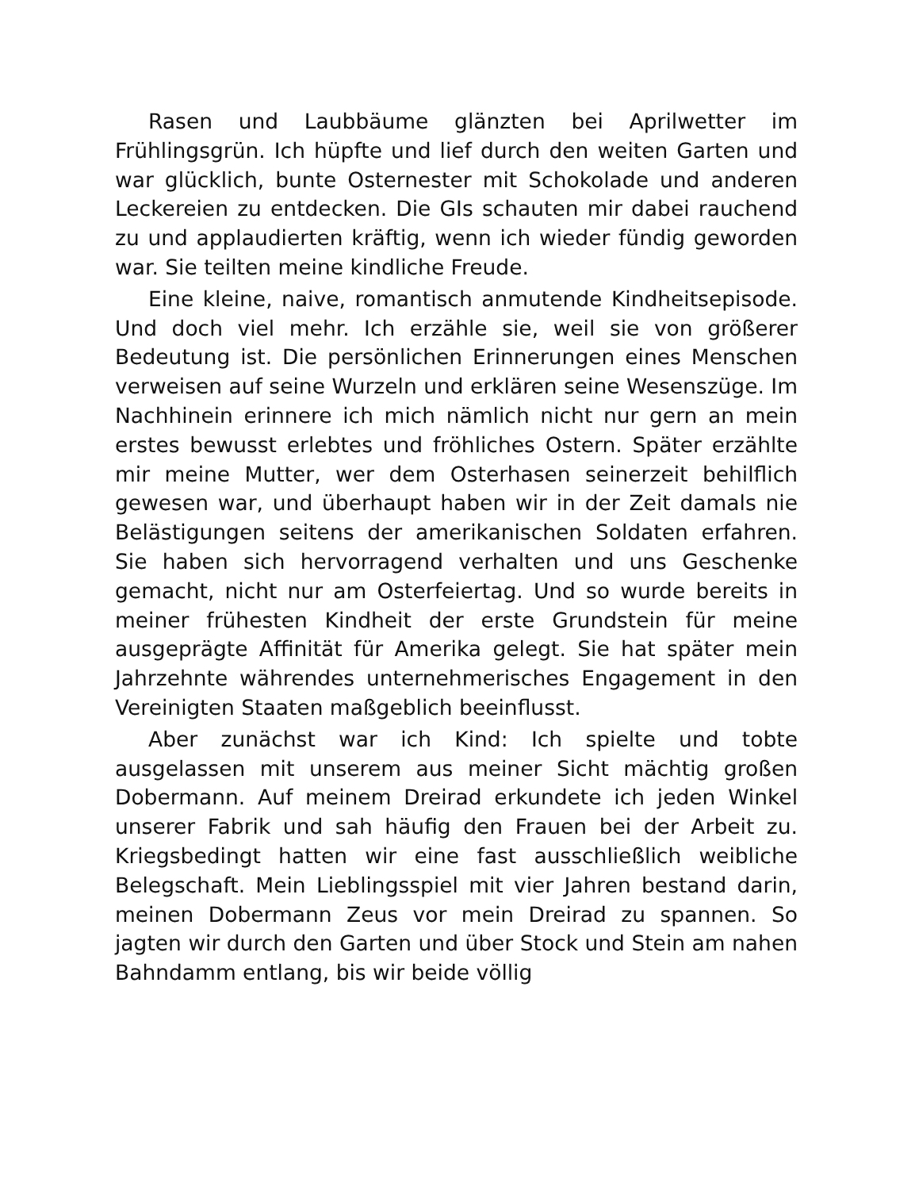Rasen und Laubbäume glänzten bei Aprilwetter im Frühlingsgrün. Ich hüpfte und lief durch den weiten Garten und war glücklich, bunte Osternester mit Schokolade und anderen Leckereien zu entdecken. Die GIs schauten mir dabei rauchend zu und applaudierten kräftig, wenn ich wieder fündig geworden war. Sie teilten meine kindliche Freude.
Eine kleine, naive, romantisch anmutende Kindheitsepisode. Und doch viel mehr. Ich erzähle sie, weil sie von größerer Bedeutung ist. Die persönlichen Erinnerungen eines Menschen verweisen auf seine Wurzeln und erklären seine Wesenszüge. Im Nachhinein erinnere ich mich nämlich nicht nur gern an mein erstes bewusst erlebtes und fröhliches Ostern. Später erzählte mir meine Mutter, wer dem Osterhasen seinerzeit behilflich gewesen war, und überhaupt haben wir in der Zeit damals nie Belästigungen seitens der amerikanischen Soldaten erfahren. Sie haben sich hervorragend verhalten und uns Geschenke gemacht, nicht nur am Osterfeiertag. Und so wurde bereits in meiner frühesten Kindheit der erste Grundstein für meine ausgeprägte Affinität für Amerika gelegt. Sie hat später mein Jahrzehnte währendes unternehmerisches Engagement in den Vereinigten Staaten maßgeblich beeinflusst.
Aber zunächst war ich Kind: Ich spielte und tobte ausgelassen mit unserem aus meiner Sicht mächtig großen Dobermann. Auf meinem Dreirad erkundete ich jeden Winkel unserer Fabrik und sah häufig den Frauen bei der Arbeit zu. Kriegsbedingt hatten wir eine fast ausschließlich weibliche Belegschaft. Mein Lieblingsspiel mit vier Jahren bestand darin, meinen Dobermann Zeus vor mein Dreirad zu spannen. So jagten wir durch den Garten und über Stock und Stein am nahen Bahndamm entlang, bis wir beide völlig